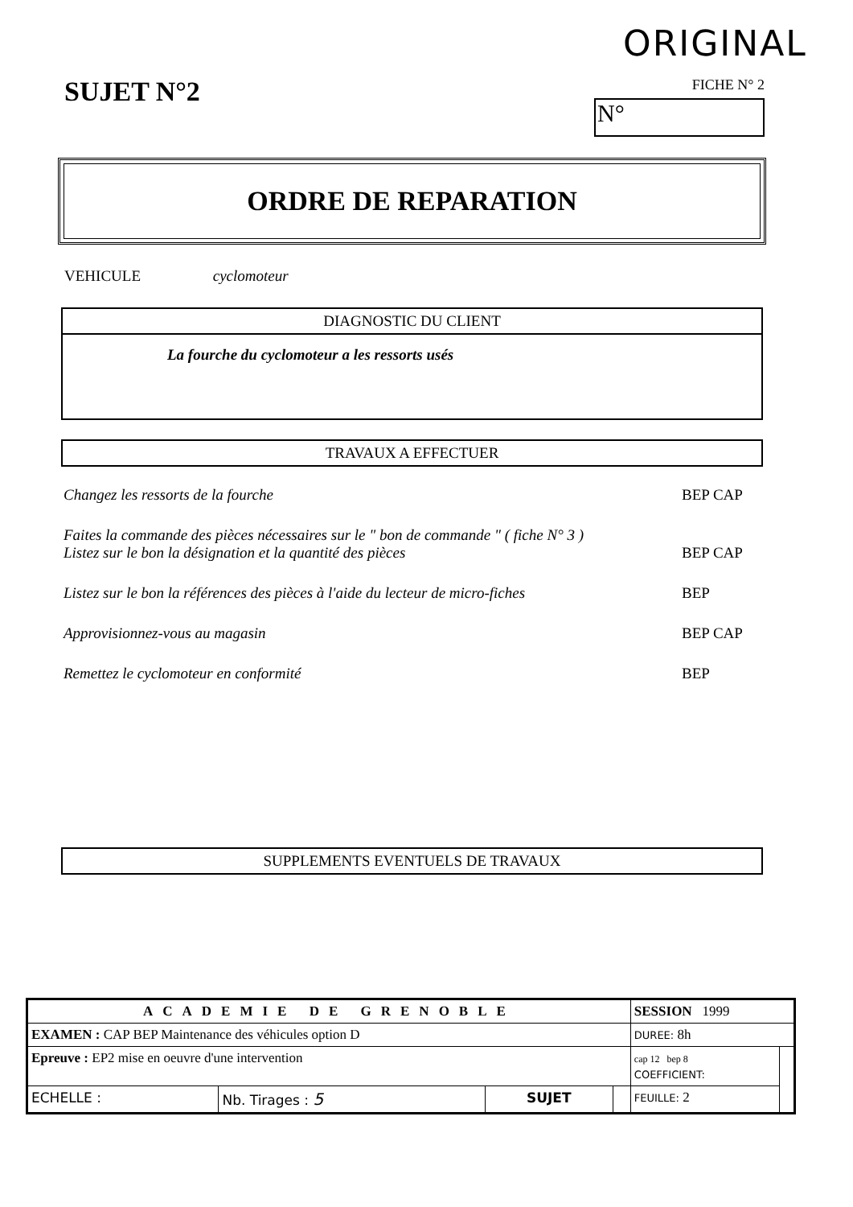ORIGINAL
SUJET N°2
FICHE N° 2
N°
ORDRE DE REPARATION
VEHICULE cyclomoteur
DIAGNOSTIC DU CLIENT
La fourche du cyclomoteur a les ressorts usés
TRAVAUX A EFFECTUER
Changez les ressorts de la fourche BEP CAP
Faites la commande des pièces nécessaires sur le " bon de commande " ( fiche N° 3 )
Listez sur le bon la désignation et la quantité des pièces
BEP CAP
Listez sur le bon la références des pièces à l'aide du lecteur de micro-fiches BEP
Approvisionnez-vous au magasin BEP CAP
Remettez le cyclomoteur en conformité BEP
SUPPLEMENTS EVENTUELS DE TRAVAUX
| ACADEMIE DE GRENOBLE | | | | SESSION 1999 | |
| EXAMEN : CAP BEP Maintenance des véhicules option D | | | | DUREE: 8h | |
| Epreuve : EP2 mise en oeuvre d'une intervention | | | | cap 12 bep 8 COEFFICIENT: | |
| ECHELLE : | Nb. Tirages : 5 | SUJET | | FEUILLE: 2 | |